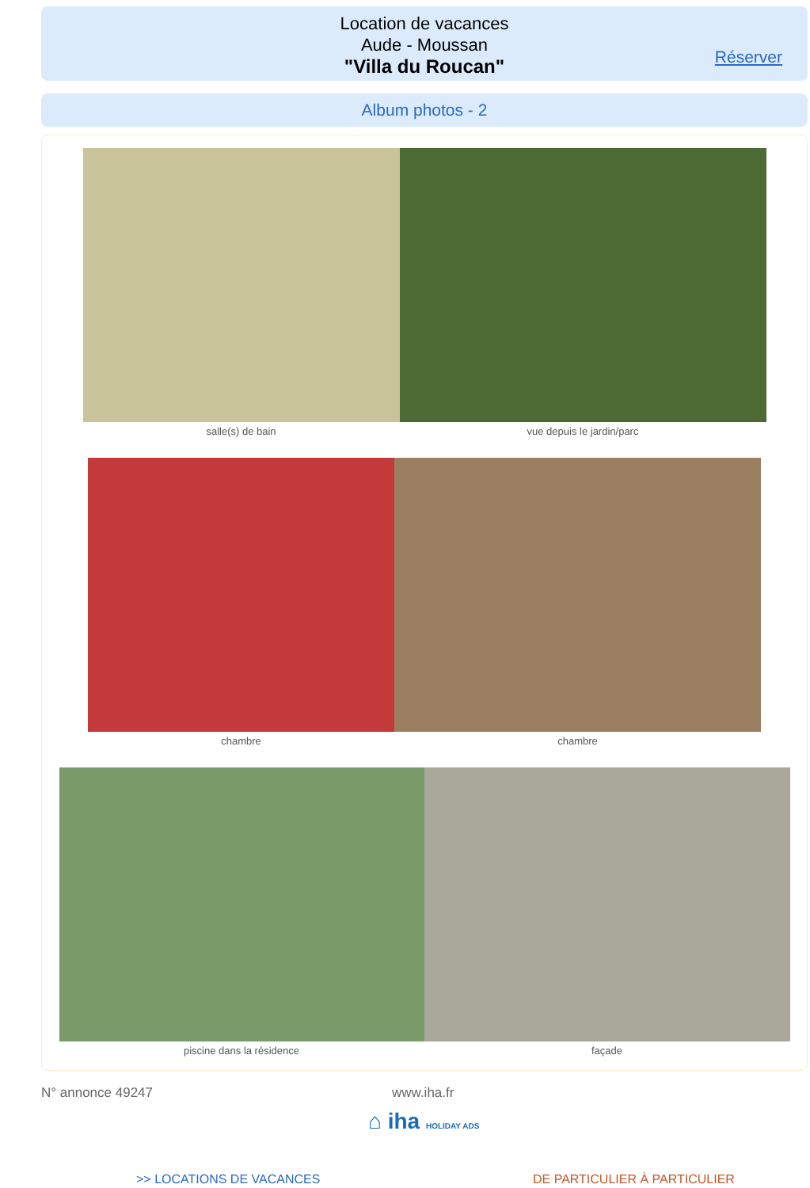Location de vacances
Aude - Moussan
"Villa du Roucan"
Réserver
Album photos - 2
salle(s) de bain vue depuis le jardin/parc
chambre chambre
piscine dans la résidence façade
N° annonce 49247 www.iha.fr
⌂ iha HOLIDAY ADS
>> LOCATIONS DE VACANCES DE PARTICULIER À PARTICULIER